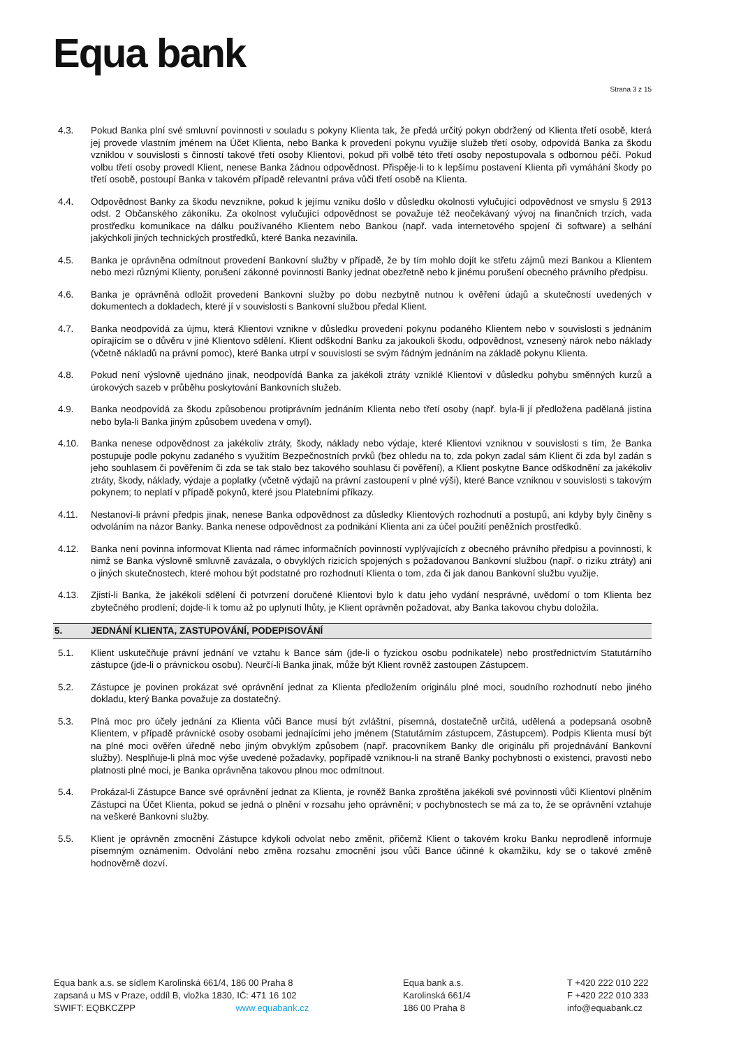Equa bank
Strana 3 z 15
4.3. Pokud Banka plní své smluvní povinnosti v souladu s pokyny Klienta tak, že předá určitý pokyn obdržený od Klienta třetí osobě, která jej provede vlastním jménem na Účet Klienta, nebo Banka k provedení pokynu využije služeb třetí osoby, odpovídá Banka za škodu vzniklou v souvislosti s činností takové třetí osoby Klientovi, pokud při volbě této třetí osoby nepostupovala s odbornou péčí. Pokud volbu třetí osoby provedl Klient, nenese Banka žádnou odpovědnost. Přispěje-li to k lepšímu postavení Klienta při vymáhání škody po třetí osobě, postoupí Banka v takovém případě relevantní práva vůči třetí osobě na Klienta.
4.4. Odpovědnost Banky za škodu nevznikne, pokud k jejímu vzniku došlo v důsledku okolnosti vylučující odpovědnost ve smyslu § 2913 odst. 2 Občanského zákoníku. Za okolnost vylučující odpovědnost se považuje též neočekávaný vývoj na finančních trzích, vada prostředku komunikace na dálku používaného Klientem nebo Bankou (např. vada internetového spojení či software) a selhání jakýchkoli jiných technických prostředků, které Banka nezavinila.
4.5. Banka je oprávněna odmítnout provedení Bankovní služby v případě, že by tím mohlo dojít ke střetu zájmů mezi Bankou a Klientem nebo mezi různými Klienty, porušení zákonné povinnosti Banky jednat obezřetně nebo k jinému porušení obecného právního předpisu.
4.6. Banka je oprávněná odložit provedení Bankovní služby po dobu nezbytně nutnou k ověření údajů a skutečností uvedených v dokumentech a dokladech, které jí v souvislosti s Bankovní službou předal Klient.
4.7. Banka neodpovídá za újmu, která Klientovi vznikne v důsledku provedení pokynu podaného Klientem nebo v souvislosti s jednáním opírajícím se o důvěru v jiné Klientovo sdělení. Klient odškodní Banku za jakoukoli škodu, odpovědnost, vznesený nárok nebo náklady (včetně nákladů na právní pomoc), které Banka utrpí v souvislosti se svým řádným jednáním na základě pokynu Klienta.
4.8. Pokud není výslovně ujednáno jinak, neodpovídá Banka za jakékoli ztráty vzniklé Klientovi v důsledku pohybu směnných kurzů a úrokových sazeb v průběhu poskytování Bankovních služeb.
4.9. Banka neodpovídá za škodu způsobenou protiprávním jednáním Klienta nebo třetí osoby (např. byla-li jí předložena padělaná jistina nebo byla-li Banka jiným způsobem uvedena v omyl).
4.10. Banka nenese odpovědnost za jakékoliv ztráty, škody, náklady nebo výdaje, které Klientovi vzniknou v souvislosti s tím, že Banka postupuje podle pokynu zadaného s využitím Bezpečnostních prvků (bez ohledu na to, zda pokyn zadal sám Klient či zda byl zadán s jeho souhlasem či pověřením či zda se tak stalo bez takového souhlasu či pověření), a Klient poskytne Bance odškodnění za jakékoliv ztráty, škody, náklady, výdaje a poplatky (včetně výdajů na právní zastoupení v plné výši), které Bance vzniknou v souvislosti s takovým pokynem; to neplatí v případě pokynů, které jsou Platebními příkazy.
4.11. Nestanoví-li právní předpis jinak, nenese Banka odpovědnost za důsledky Klientových rozhodnutí a postupů, ani kdyby byly činěny s odvoláním na názor Banky. Banka nenese odpovědnost za podnikání Klienta ani za účel použití peněžních prostředků.
4.12. Banka není povinna informovat Klienta nad rámec informačních povinností vyplývajících z obecného právního předpisu a povinností, k nimž se Banka výslovně smluvně zavázala, o obvyklých rizicích spojených s požadovanou Bankovní službou (např. o riziku ztráty) ani o jiných skutečnostech, které mohou být podstatné pro rozhodnutí Klienta o tom, zda či jak danou Bankovní službu využije.
4.13. Zjistí-li Banka, že jakékoli sdělení či potvrzení doručené Klientovi bylo k datu jeho vydání nesprávné, uvědomí o tom Klienta bez zbytečného prodlení; dojde-li k tomu až po uplynutí lhůty, je Klient oprávněn požadovat, aby Banka takovou chybu doložila.
5. JEDNÁNÍ KLIENTA, ZASTUPOVÁNÍ, PODEPISOVÁNÍ
5.1. Klient uskutečňuje právní jednání ve vztahu k Bance sám (jde-li o fyzickou osobu podnikatele) nebo prostřednictvím Statutárního zástupce (jde-li o právnickou osobu). Neurčí-li Banka jinak, může být Klient rovněž zastoupen Zástupcem.
5.2. Zástupce je povinen prokázat své oprávnění jednat za Klienta předložením originálu plné moci, soudního rozhodnutí nebo jiného dokladu, který Banka považuje za dostatečný.
5.3. Plná moc pro účely jednání za Klienta vůči Bance musí být zvláštní, písemná, dostatečně určitá, udělená a podepsaná osobně Klientem, v případě právnické osoby osobami jednajícími jeho jménem (Statutárním zástupcem, Zástupcem). Podpis Klienta musí být na plné moci ověřen úředně nebo jiným obvyklým způsobem (např. pracovníkem Banky dle originálu při projednávání Bankovní služby). Nesplňuje-li plná moc výše uvedené požadavky, popřípadě vzniknou-li na straně Banky pochybnosti o existenci, pravosti nebo platnosti plné moci, je Banka oprávněna takovou plnou moc odmítnout.
5.4. Prokázal-li Zástupce Bance své oprávnění jednat za Klienta, je rovněž Banka zproštěna jakékoli své povinnosti vůči Klientovi plněním Zástupci na Účet Klienta, pokud se jedná o plnění v rozsahu jeho oprávnění; v pochybnostech se má za to, že se oprávnění vztahuje na veškeré Bankovní služby.
5.5. Klient je oprávněn zmocnění Zástupce kdykoli odvolat nebo změnit, přičemž Klient o takovém kroku Banku neprodleně informuje písemným oznámením. Odvolání nebo změna rozsahu zmocnění jsou vůči Bance účinné k okamžiku, kdy se o takové změně hodnověrně dozví.
Equa bank a.s. se sídlem Karolinská 661/4, 186 00 Praha 8
zapsaná u MS v Praze, oddíl B, vložka 1830, IČ: 471 16 102
SWIFT: EQBKCZPP www.equabank.cz
Equa bank a.s.
Karolinská 661/4
186 00 Praha 8
T +420 222 010 222
F +420 222 010 333
info@equabank.cz